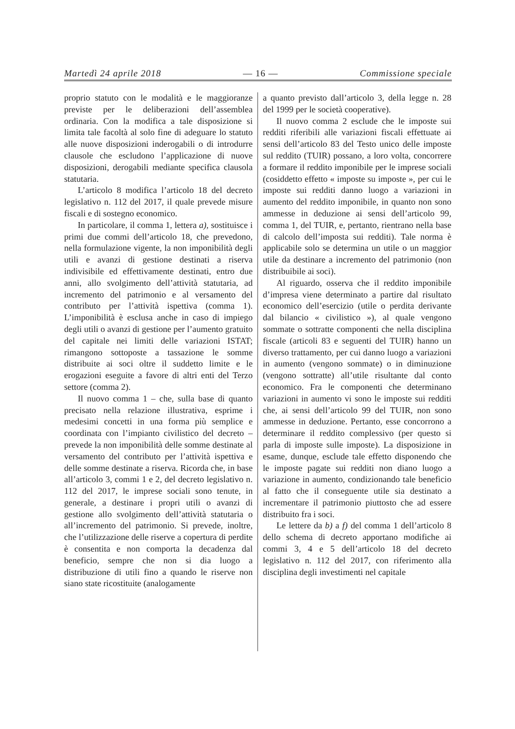Martedì 24 aprile 2018 — 16 — Commissione speciale
proprio statuto con le modalità e le maggioranze previste per le deliberazioni dell’assemblea ordinaria. Con la modifica a tale disposizione si limita tale facoltà al solo fine di adeguare lo statuto alle nuove disposizioni inderogabili o di introdurre clausole che escludono l’applicazione di nuove disposizioni, derogabili mediante specifica clausola statutaria.
L’articolo 8 modifica l’articolo 18 del decreto legislativo n. 112 del 2017, il quale prevede misure fiscali e di sostegno economico.
In particolare, il comma 1, lettera a), sostituisce i primi due commi dell’articolo 18, che prevedono, nella formulazione vigente, la non imponibilità degli utili e avanzi di gestione destinati a riserva indivisibile ed effettivamente destinati, entro due anni, allo svolgimento dell’attività statutaria, ad incremento del patrimonio e al versamento del contributo per l’attività ispettiva (comma 1). L’imponibilità è esclusa anche in caso di impiego degli utili o avanzi di gestione per l’aumento gratuito del capitale nei limiti delle variazioni ISTAT; rimangono sottoposte a tassazione le somme distribuite ai soci oltre il suddetto limite e le erogazioni eseguite a favore di altri enti del Terzo settore (comma 2).
Il nuovo comma 1 – che, sulla base di quanto precisato nella relazione illustrativa, esprime i medesimi concetti in una forma più semplice e coordinata con l’impianto civilistico del decreto – prevede la non imponibilità delle somme destinate al versamento del contributo per l’attività ispettiva e delle somme destinate a riserva. Ricorda che, in base all’articolo 3, commi 1 e 2, del decreto legislativo n. 112 del 2017, le imprese sociali sono tenute, in generale, a destinare i propri utili o avanzi di gestione allo svolgimento dell’attività statutaria o all’incremento del patrimonio. Si prevede, inoltre, che l’utilizzazione delle riserve a copertura di perdite è consentita e non comporta la decadenza dal beneficio, sempre che non si dia luogo a distribuzione di utili fino a quando le riserve non siano state ricostituite (analogamente
a quanto previsto dall’articolo 3, della legge n. 28 del 1999 per le società cooperative).
Il nuovo comma 2 esclude che le imposte sui redditi riferibili alle variazioni fiscali effettuate ai sensi dell’articolo 83 del Testo unico delle imposte sul reddito (TUIR) possano, a loro volta, concorrere a formare il reddito imponibile per le imprese sociali (cosiddetto effetto « imposte su imposte », per cui le imposte sui redditi danno luogo a variazioni in aumento del reddito imponibile, in quanto non sono ammesse in deduzione ai sensi dell’articolo 99, comma 1, del TUIR, e, pertanto, rientrano nella base di calcolo dell’imposta sui redditi). Tale norma è applicabile solo se determina un utile o un maggior utile da destinare a incremento del patrimonio (non distribuibile ai soci).
Al riguardo, osserva che il reddito imponibile d’impresa viene determinato a partire dal risultato economico dell’esercizio (utile o perdita derivante dal bilancio « civilistico »), al quale vengono sommate o sottratte componenti che nella disciplina fiscale (articoli 83 e seguenti del TUIR) hanno un diverso trattamento, per cui danno luogo a variazioni in aumento (vengono sommate) o in diminuzione (vengono sottratte) all’utile risultante dal conto economico. Fra le componenti che determinano variazioni in aumento vi sono le imposte sui redditi che, ai sensi dell’articolo 99 del TUIR, non sono ammesse in deduzione. Pertanto, esse concorrono a determinare il reddito complessivo (per questo si parla di imposte sulle imposte). La disposizione in esame, dunque, esclude tale effetto disponendo che le imposte pagate sui redditi non diano luogo a variazione in aumento, condizionando tale beneficio al fatto che il conseguente utile sia destinato a incrementare il patrimonio piuttosto che ad essere distribuito fra i soci.
Le lettere da b) a f) del comma 1 dell’articolo 8 dello schema di decreto apportano modifiche ai commi 3, 4 e 5 dell’articolo 18 del decreto legislativo n. 112 del 2017, con riferimento alla disciplina degli investimenti nel capitale